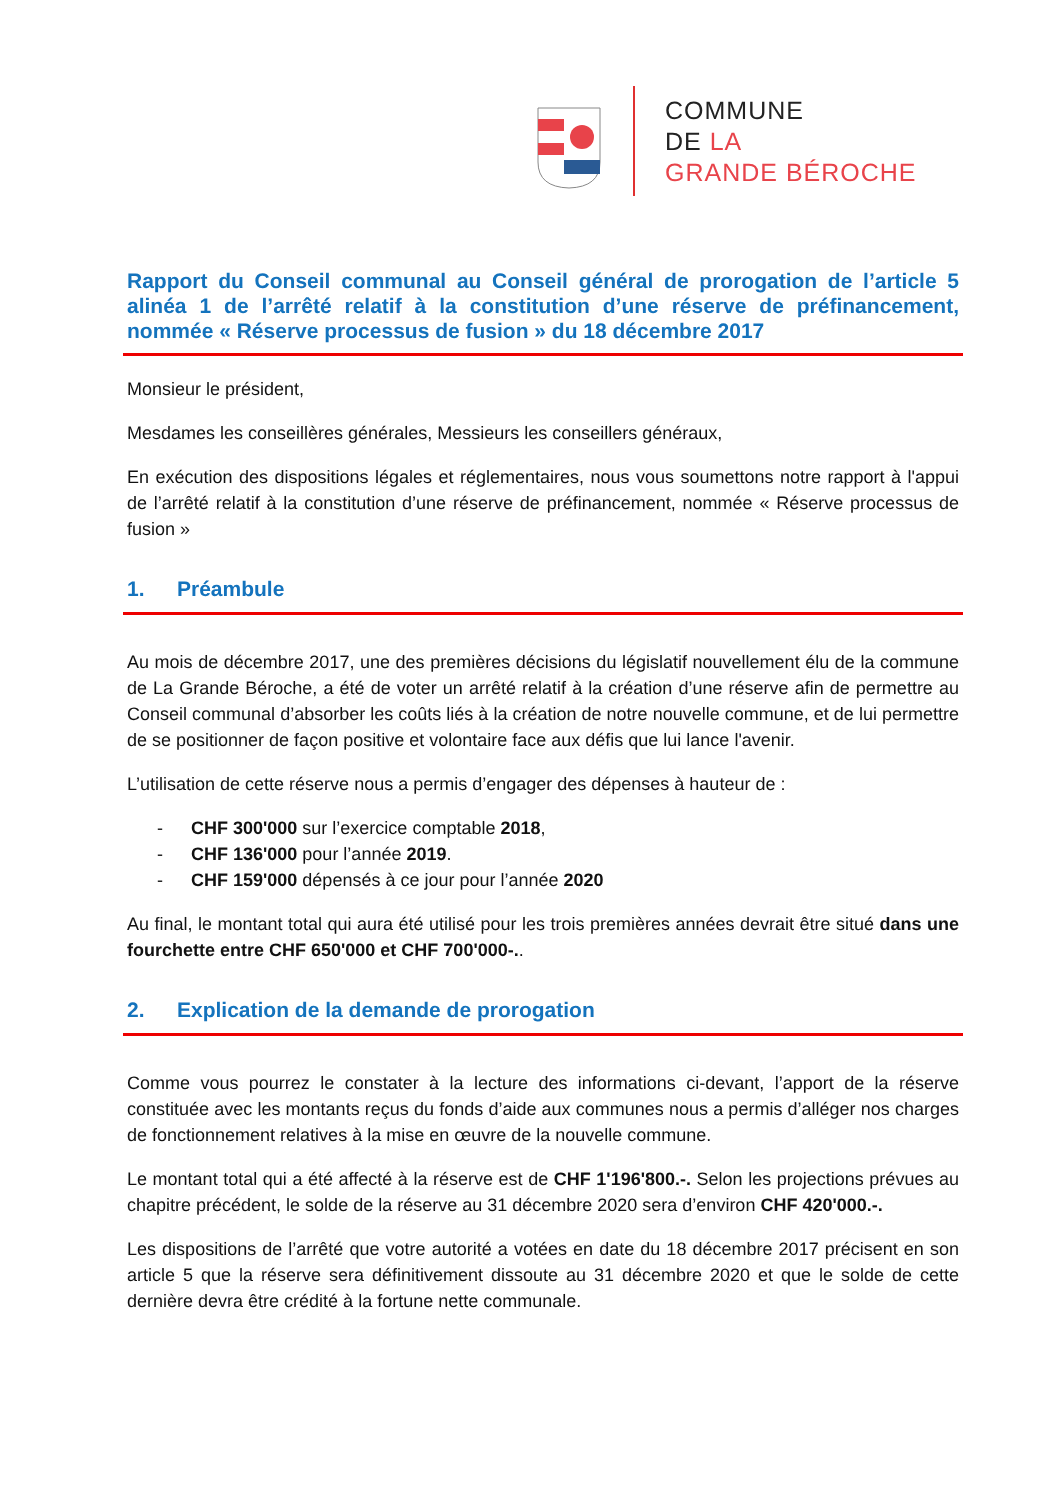COMMUNE
DE LA
GRANDE BÉROCHE
Rapport du Conseil communal au Conseil général de prorogation de l’article 5 alinéa 1 de l’arrêté relatif à la constitution d’une réserve de préfinancement, nommée « Réserve processus de fusion » du 18 décembre 2017
Monsieur le président,
Mesdames les conseillères générales, Messieurs les conseillers généraux,
En exécution des dispositions légales et réglementaires, nous vous soumettons notre rapport à l'appui de l’arrêté relatif à la constitution d’une réserve de préfinancement, nommée « Réserve processus de fusion »
1. Préambule
Au mois de décembre 2017, une des premières décisions du législatif nouvellement élu de la commune de La Grande Béroche, a été de voter un arrêté relatif à la création d’une réserve afin de permettre au Conseil communal d’absorber les coûts liés à la création de notre nouvelle commune, et de lui permettre de se positionner de façon positive et volontaire face aux défis que lui lance l'avenir.
L’utilisation de cette réserve nous a permis d’engager des dépenses à hauteur de :
- CHF 300'000 sur l’exercice comptable 2018,
- CHF 136'000 pour l’année 2019.
- CHF 159'000 dépensés à ce jour pour l’année 2020
Au final, le montant total qui aura été utilisé pour les trois premières années devrait être situé dans une fourchette entre CHF 650'000 et CHF 700'000-..
2. Explication de la demande de prorogation
Comme vous pourrez le constater à la lecture des informations ci-devant, l’apport de la réserve constituée avec les montants reçus du fonds d’aide aux communes nous a permis d’alléger nos charges de fonctionnement relatives à la mise en œuvre de la nouvelle commune.
Le montant total qui a été affecté à la réserve est de CHF 1'196'800.-. Selon les projections prévues au chapitre précédent, le solde de la réserve au 31 décembre 2020 sera d’environ CHF 420'000.-.
Les dispositions de l’arrêté que votre autorité a votées en date du 18 décembre 2017 précisent en son article 5 que la réserve sera définitivement dissoute au 31 décembre 2020 et que le solde de cette dernière devra être crédité à la fortune nette communale.